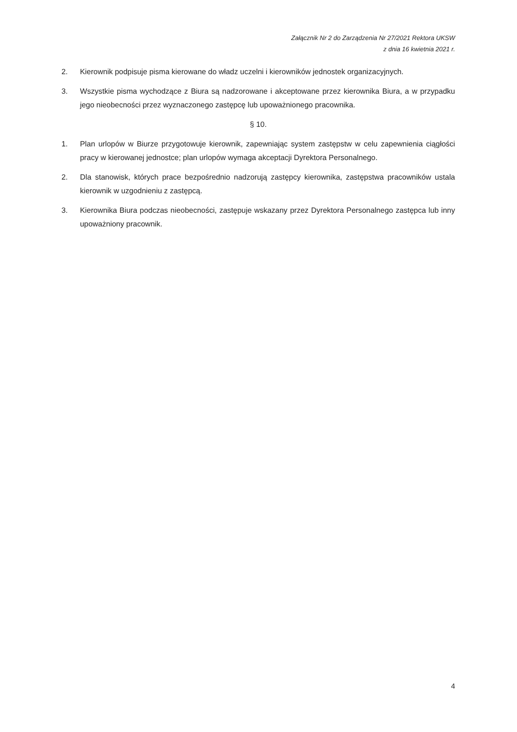Załącznik Nr 2 do Zarządzenia Nr 27/2021 Rektora UKSW
z dnia 16 kwietnia 2021 r.
2. Kierownik podpisuje pisma kierowane do władz uczelni i kierowników jednostek organizacyjnych.
3. Wszystkie pisma wychodzące z Biura są nadzorowane i akceptowane przez kierownika Biura, a w przypadku jego nieobecności przez wyznaczonego zastępcę lub upoważnionego pracownika.
§ 10.
1. Plan urlopów w Biurze przygotowuje kierownik, zapewniając system zastępstw w celu zapewnienia ciągłości pracy w kierowanej jednostce; plan urlopów wymaga akceptacji Dyrektora Personalnego.
2. Dla stanowisk, których prace bezpośrednio nadzorują zastępcy kierownika, zastępstwa pracowników ustala kierownik w uzgodnieniu z zastępcą.
3. Kierownika Biura podczas nieobecności, zastępuje wskazany przez Dyrektora Personalnego zastępca lub inny upoważniony pracownik.
4